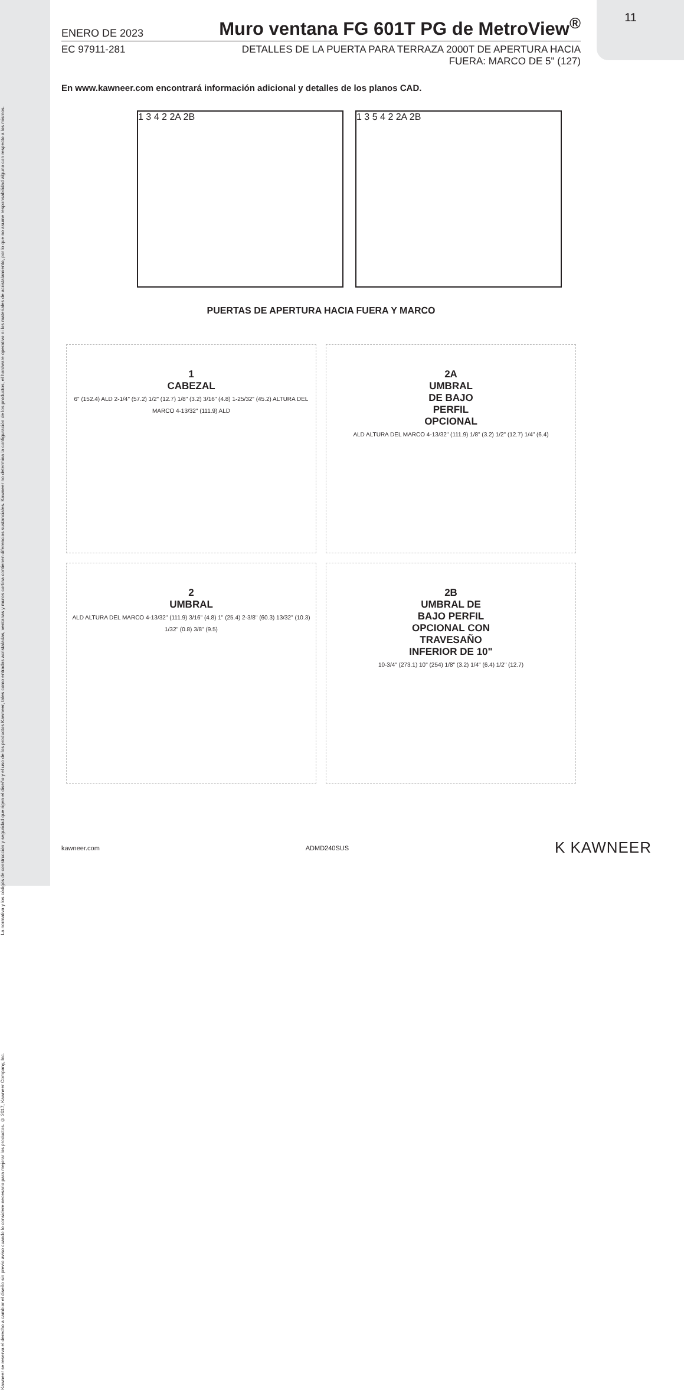11
La normativa y los códigos de construcción y seguridad que rigen el diseño y el uso de los productos Kawneer, tales como entradas acristaladas, ventanas y muros cortina contienen diferencias sustanciales. Kawneer no determina la configuración de los productos, el hardware operativo ni los materiales de acristalamiento, por lo que no asume responsabilidad alguna con respecto a los mismos.
Kawneer se reserva el derecho a cambiar el diseño sin previo aviso cuando lo considere necesario para mejorar los productos. © 2017, Kawneer Company, Inc.
ENERO DE 2023
Muro ventana FG 601T PG de MetroView<sup>®</sup>
EC 97911-281 DETALLES DE LA PUERTA PARA TERRAZA 2000T DE APERTURA HACIA
FUERA: MARCO DE 5" (127)
En www.kawneer.com encontrará información adicional y detalles de los planos CAD.
1 3 4 2 2A 2B 1 3 5 4 2 2A 2B
PUERTAS DE APERTURA HACIA FUERA Y MARCO
1
CABEZAL
6" (152.4) ALD 2-1/4" (57.2) 1/2" (12.7) 1/8" (3.2) 3/16" (4.8) 1-25/32" (45.2) ALTURA DEL MARCO 4-13/32" (111.9) ALD
2A
UMBRAL
DE BAJO
PERFIL
OPCIONAL
ALD ALTURA DEL MARCO 4-13/32" (111.9) 1/8" (3.2) 1/2" (12.7) 1/4" (6.4)
2
UMBRAL
ALD ALTURA DEL MARCO 4-13/32" (111.9) 3/16" (4.8) 1" (25.4) 2-3/8" (60.3) 13/32" (10.3) 1/32" (0.8) 3/8" (9.5)
2B
UMBRAL DE
BAJO PERFIL
OPCIONAL CON
TRAVESAÑO
INFERIOR DE 10"
10-3/4" (273.1) 10" (254) 1/8" (3.2) 1/4" (6.4) 1/2" (12.7)
kawneer.com ADMD240SUS K KAWNEER